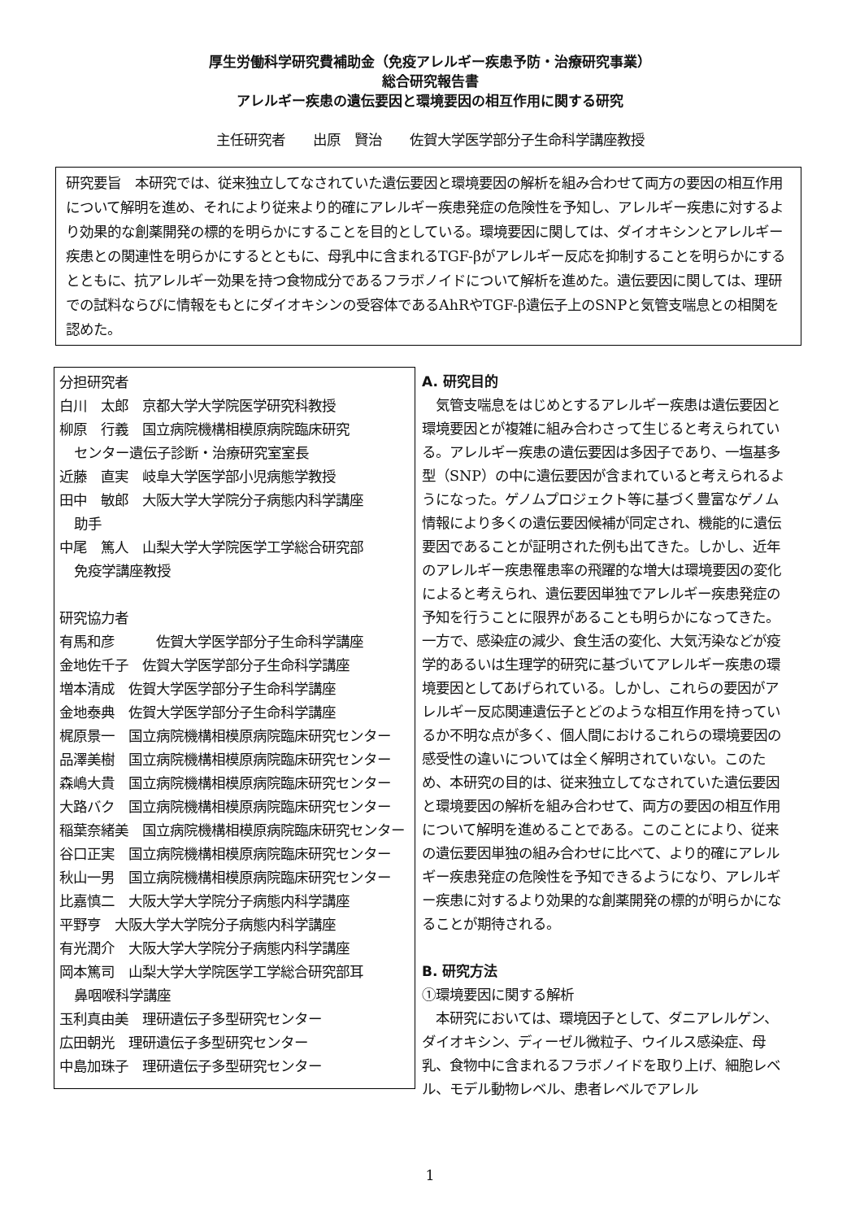厚生労働科学研究費補助金（免疫アレルギー疾患予防・治療研究事業）
総合研究報告書
アレルギー疾患の遺伝要因と環境要因の相互作用に関する研究
主任研究者　　出原　賢治　　佐賀大学医学部分子生命科学講座教授
研究要旨　本研究では、従来独立してなされていた遺伝要因と環境要因の解析を組み合わせて両方の要因の相互作用について解明を進め、それにより従来より的確にアレルギー疾患発症の危険性を予知し、アレルギー疾患に対するより効果的な創薬開発の標的を明らかにすることを目的としている。環境要因に関しては、ダイオキシンとアレルギー疾患との関連性を明らかにするとともに、母乳中に含まれるTGF-βがアレルギー反応を抑制することを明らかにするとともに、抗アレルギー効果を持つ食物成分であるフラボノイドについて解析を進めた。遺伝要因に関しては、理研での試料ならびに情報をもとにダイオキシンの受容体であるAhRやTGF-β遺伝子上のSNPと気管支喘息との相関を認めた。
分担研究者
白川　太郎　京都大学大学院医学研究科教授
柳原　行義　国立病院機構相模原病院臨床研究
センター遺伝子診断・治療研究室室長
近藤　直実　岐阜大学医学部小児病態学教授
田中　敏郎　大阪大学大学院分子病態内科学講座
助手
中尾　篤人　山梨大学大学院医学工学総合研究部
免疫学講座教授
研究協力者
有馬和彦　　　佐賀大学医学部分子生命科学講座
金地佐千子　佐賀大学医学部分子生命科学講座
増本清成　佐賀大学医学部分子生命科学講座
金地泰典　佐賀大学医学部分子生命科学講座
梶原景一　国立病院機構相模原病院臨床研究センター
品澤美樹　国立病院機構相模原病院臨床研究センター
森嶋大貴　国立病院機構相模原病院臨床研究センター
大路バク　国立病院機構相模原病院臨床研究センター
稲葉奈緒美　国立病院機構相模原病院臨床研究センター
谷口正実　国立病院機構相模原病院臨床研究センター
秋山一男　国立病院機構相模原病院臨床研究センター
比嘉慎二　大阪大学大学院分子病態内科学講座
平野亨　大阪大学大学院分子病態内科学講座
有光潤介　大阪大学大学院分子病態内科学講座
岡本篤司　山梨大学大学院医学工学総合研究部耳
鼻咽喉科学講座
玉利真由美　理研遺伝子多型研究センター
広田朝光　理研遺伝子多型研究センター
中島加珠子　理研遺伝子多型研究センター
A. 研究目的
　気管支喘息をはじめとするアレルギー疾患は遺伝要因と環境要因とが複雑に組み合わさって生じると考えられている。アレルギー疾患の遺伝要因は多因子であり、一塩基多型（SNP）の中に遺伝要因が含まれていると考えられるようになった。ゲノムプロジェクト等に基づく豊富なゲノム情報により多くの遺伝要因候補が同定され、機能的に遺伝要因であることが証明された例も出てきた。しかし、近年のアレルギー疾患罹患率の飛躍的な増大は環境要因の変化によると考えられ、遺伝要因単独でアレルギー疾患発症の予知を行うことに限界があることも明らかになってきた。一方で、感染症の減少、食生活の変化、大気汚染などが疫学的あるいは生理学的研究に基づいてアレルギー疾患の環境要因としてあげられている。しかし、これらの要因がアレルギー反応関連遺伝子とどのような相互作用を持っているか不明な点が多く、個人間におけるこれらの環境要因の感受性の違いについては全く解明されていない。このため、本研究の目的は、従来独立してなされていた遺伝要因と環境要因の解析を組み合わせて、両方の要因の相互作用について解明を進めることである。このことにより、従来の遺伝要因単独の組み合わせに比べて、より的確にアレルギー疾患発症の危険性を予知できるようになり、アレルギー疾患に対するより効果的な創薬開発の標的が明らかになることが期待される。
B. 研究方法
①環境要因に関する解析
　本研究においては、環境因子として、ダニアレルゲン、ダイオキシン、ディーゼル微粒子、ウイルス感染症、母乳、食物中に含まれるフラボノイドを取り上げ、細胞レベル、モデル動物レベル、患者レベルでアレル
1